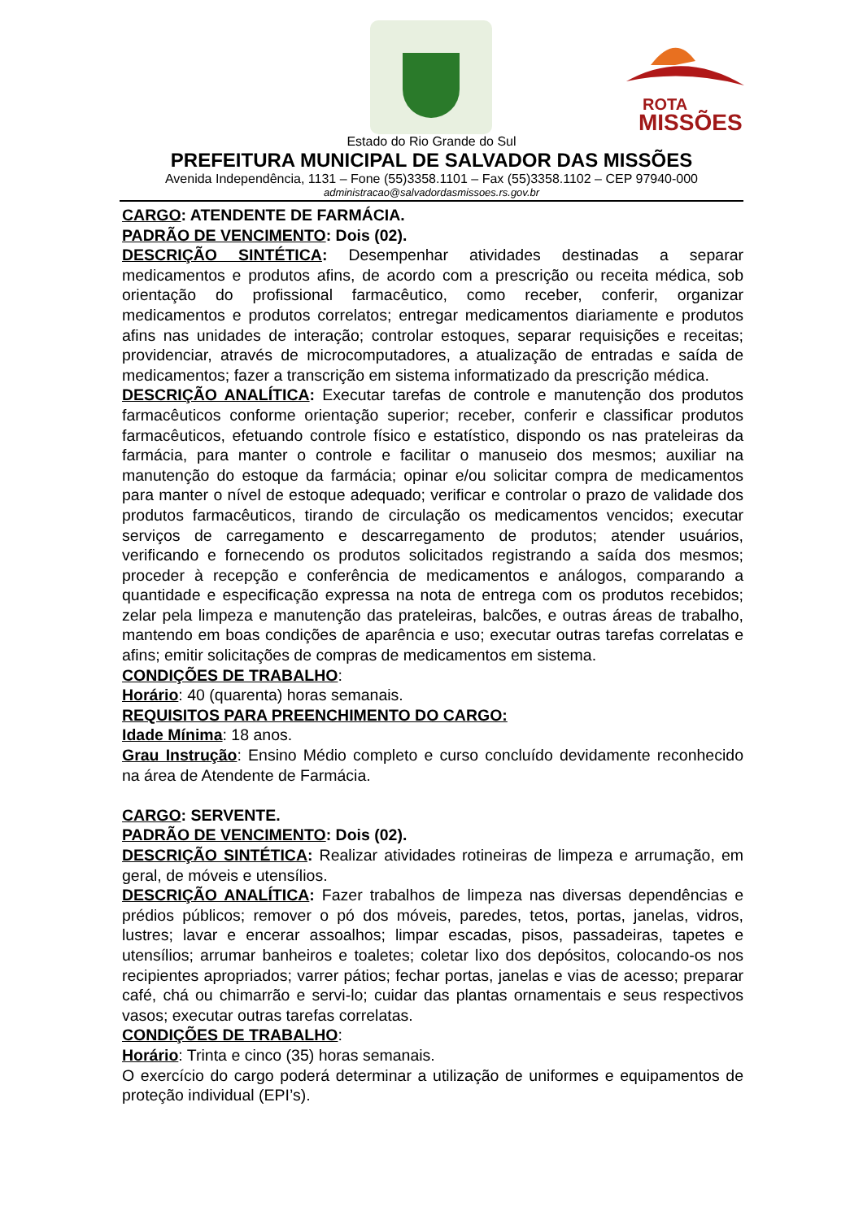ROTA
MISSÕES
Estado do Rio Grande do Sul
PREFEITURA MUNICIPAL DE SALVADOR DAS MISSÕES
Avenida Independência, 1131 – Fone (55)3358.1101 – Fax (55)3358.1102 – CEP 97940-000
administracao@salvadordasmissoes.rs.gov.br
CARGO: ATENDENTE DE FARMÁCIA.
PADRÃO DE VENCIMENTO: Dois (02).
DESCRIÇÃO SINTÉTICA: Desempenhar atividades destinadas a separar medicamentos e produtos afins, de acordo com a prescrição ou receita médica, sob orientação do profissional farmacêutico, como receber, conferir, organizar medicamentos e produtos correlatos; entregar medicamentos diariamente e produtos afins nas unidades de interação; controlar estoques, separar requisições e receitas; providenciar, através de microcomputadores, a atualização de entradas e saída de medicamentos; fazer a transcrição em sistema informatizado da prescrição médica.
DESCRIÇÃO ANALÍTICA: Executar tarefas de controle e manutenção dos produtos farmacêuticos conforme orientação superior; receber, conferir e classificar produtos farmacêuticos, efetuando controle físico e estatístico, dispondo os nas prateleiras da farmácia, para manter o controle e facilitar o manuseio dos mesmos; auxiliar na manutenção do estoque da farmácia; opinar e/ou solicitar compra de medicamentos para manter o nível de estoque adequado; verificar e controlar o prazo de validade dos produtos farmacêuticos, tirando de circulação os medicamentos vencidos; executar serviços de carregamento e descarregamento de produtos; atender usuários, verificando e fornecendo os produtos solicitados registrando a saída dos mesmos; proceder à recepção e conferência de medicamentos e análogos, comparando a quantidade e especificação expressa na nota de entrega com os produtos recebidos; zelar pela limpeza e manutenção das prateleiras, balcões, e outras áreas de trabalho, mantendo em boas condições de aparência e uso; executar outras tarefas correlatas e afins; emitir solicitações de compras de medicamentos em sistema.
CONDIÇÕES DE TRABALHO:
Horário: 40 (quarenta) horas semanais.
REQUISITOS PARA PREENCHIMENTO DO CARGO:
Idade Mínima: 18 anos.
Grau Instrução: Ensino Médio completo e curso concluído devidamente reconhecido na área de Atendente de Farmácia.
CARGO: SERVENTE.
PADRÃO DE VENCIMENTO: Dois (02).
DESCRIÇÃO SINTÉTICA: Realizar atividades rotineiras de limpeza e arrumação, em geral, de móveis e utensílios.
DESCRIÇÃO ANALÍTICA: Fazer trabalhos de limpeza nas diversas dependências e prédios públicos; remover o pó dos móveis, paredes, tetos, portas, janelas, vidros, lustres; lavar e encerar assoalhos; limpar escadas, pisos, passadeiras, tapetes e utensílios; arrumar banheiros e toaletes; coletar lixo dos depósitos, colocando-os nos recipientes apropriados; varrer pátios; fechar portas, janelas e vias de acesso; preparar café, chá ou chimarrão e servi-lo; cuidar das plantas ornamentais e seus respectivos vasos; executar outras tarefas correlatas.
CONDIÇÕES DE TRABALHO:
Horário: Trinta e cinco (35) horas semanais.
O exercício do cargo poderá determinar a utilização de uniformes e equipamentos de proteção individual (EPI’s).